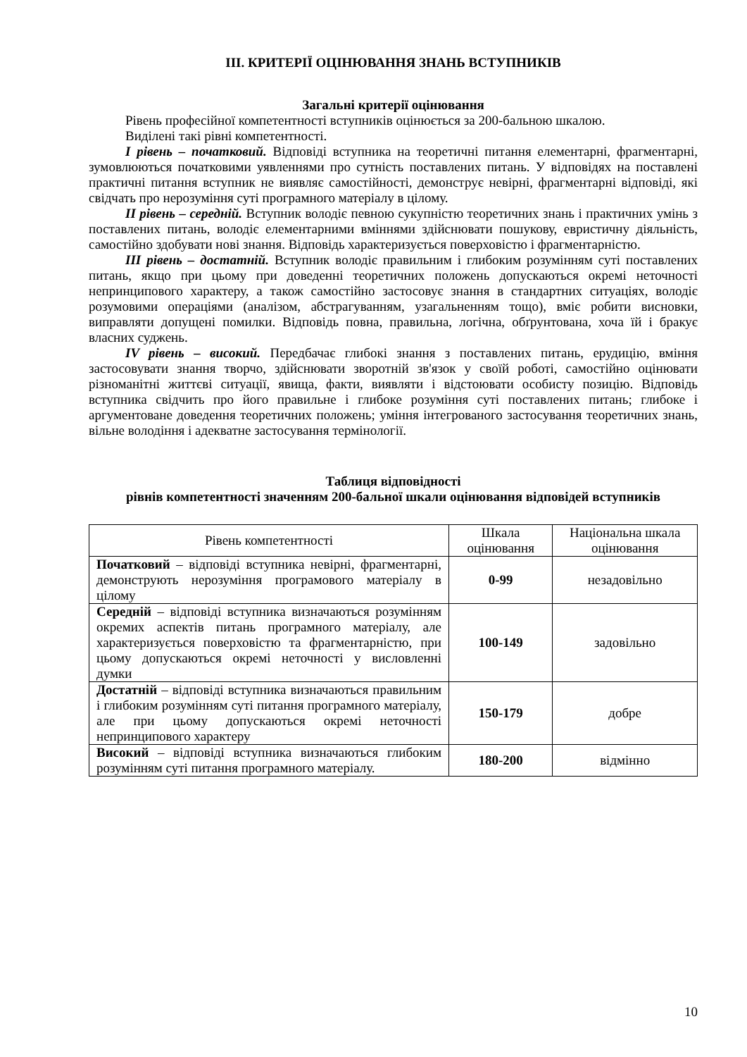ІІІ. КРИТЕРІЇ ОЦІНЮВАННЯ ЗНАНЬ ВСТУПНИКІВ
Загальні критерії оцінювання
Рівень професійної компетентності вступників оцінюється за 200-бальною шкалою.
Виділені такі рівні компетентності.
І рівень – початковий. Відповіді вступника на теоретичні питання елементарні, фрагментарні, зумовлюються початковими уявленнями про сутність поставлених питань. У відповідях на поставлені практичні питання вступник не виявляє самостійності, демонструє невірні, фрагментарні відповіді, які свідчать про нерозуміння суті програмного матеріалу в цілому.
ІІ рівень – середній. Вступник володіє певною сукупністю теоретичних знань і практичних умінь з поставлених питань, володіє елементарними вміннями здійснювати пошукову, евристичну діяльність, самостійно здобувати нові знання. Відповідь характеризується поверховістю і фрагментарністю.
ІІІ рівень – достатній. Вступник володіє правильним і глибоким розумінням суті поставлених питань, якщо при цьому при доведенні теоретичних положень допускаються окремі неточності непринципового характеру, а також самостійно застосовує знання в стандартних ситуаціях, володіє розумовими операціями (аналізом, абстрагуванням, узагальненням тощо), вміє робити висновки, виправляти допущені помилки. Відповідь повна, правильна, логічна, обґрунтована, хоча їй і бракує власних суджень.
IV рівень – високий. Передбачає глибокі знання з поставлених питань, ерудицію, вміння застосовувати знання творчо, здійснювати зворотній зв'язок у своїй роботі, самостійно оцінювати різноманітні життєві ситуації, явища, факти, виявляти і відстоювати особисту позицію. Відповідь вступника свідчить про його правильне і глибоке розуміння суті поставлених питань; глибоке і аргументоване доведення теоретичних положень; уміння інтегрованого застосування теоретичних знань, вільне володіння і адекватне застосування термінології.
Таблиця відповідності
рівнів компетентності значенням 200-бальної шкали оцінювання відповідей вступників
| Рівень компетентності | Шкала оцінювання | Національна шкала оцінювання |
| --- | --- | --- |
| Початковий – відповіді вступника невірні, фрагментарні, демонструють нерозуміння програмового матеріалу в цілому | 0-99 | незадовільно |
| Середній – відповіді вступника визначаються розумінням окремих аспектів питань програмного матеріалу, але характеризується поверховістю та фрагментарністю, при цьому допускаються окремі неточності у висловленні думки | 100-149 | задовільно |
| Достатній – відповіді вступника визначаються правильним і глибоким розумінням суті питання програмного матеріалу, але при цьому допускаються окремі неточності непринципового характеру | 150-179 | добре |
| Високий – відповіді вступника визначаються глибоким розумінням суті питання програмного матеріалу. | 180-200 | відмінно |
10